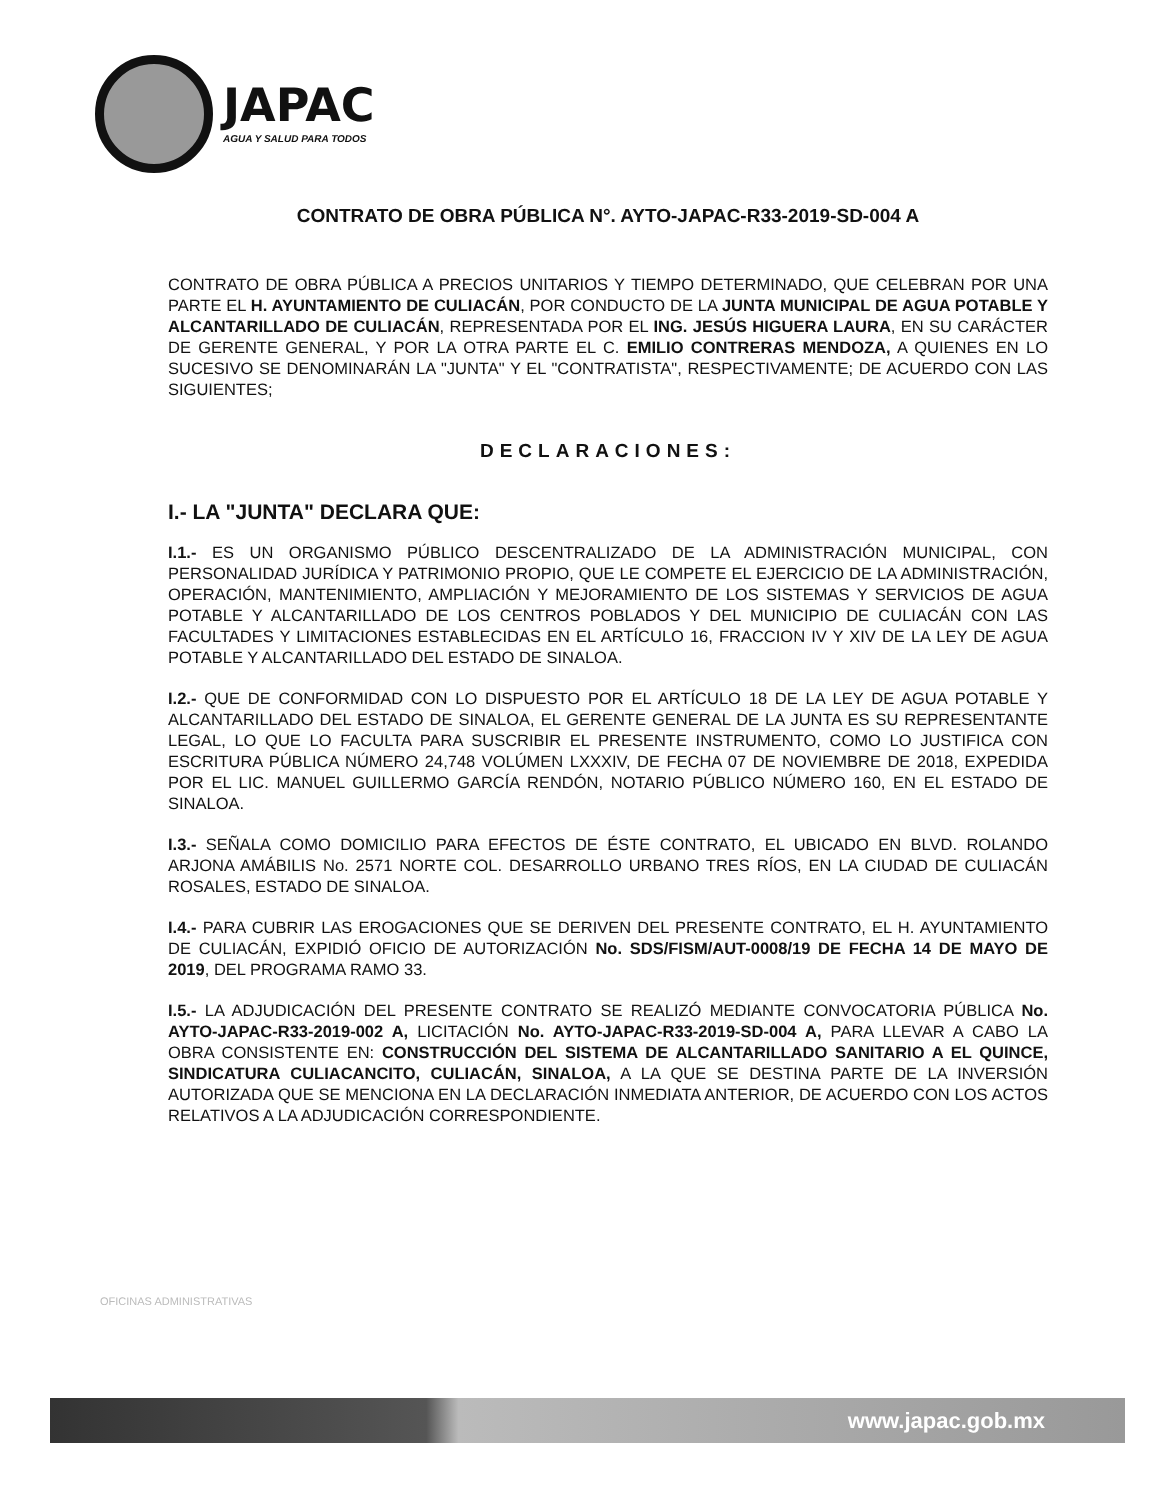JAPAC
AGUA Y SALUD PARA TODOS
CONTRATO DE OBRA PÚBLICA N°. AYTO-JAPAC-R33-2019-SD-004 A
CONTRATO DE OBRA PÚBLICA A PRECIOS UNITARIOS Y TIEMPO DETERMINADO, QUE CELEBRAN POR UNA PARTE EL H. AYUNTAMIENTO DE CULIACÁN, POR CONDUCTO DE LA JUNTA MUNICIPAL DE AGUA POTABLE Y ALCANTARILLADO DE CULIACÁN, REPRESENTADA POR EL ING. JESÚS HIGUERA LAURA, EN SU CARÁCTER DE GERENTE GENERAL, Y POR LA OTRA PARTE EL C. EMILIO CONTRERAS MENDOZA, A QUIENES EN LO SUCESIVO SE DENOMINARÁN LA "JUNTA" Y EL "CONTRATISTA", RESPECTIVAMENTE; DE ACUERDO CON LAS SIGUIENTES;
DECLARACIONES:
I.- LA "JUNTA" DECLARA QUE:
I.1.- ES UN ORGANISMO PÚBLICO DESCENTRALIZADO DE LA ADMINISTRACIÓN MUNICIPAL, CON PERSONALIDAD JURÍDICA Y PATRIMONIO PROPIO, QUE LE COMPETE EL EJERCICIO DE LA ADMINISTRACIÓN, OPERACIÓN, MANTENIMIENTO, AMPLIACIÓN Y MEJORAMIENTO DE LOS SISTEMAS Y SERVICIOS DE AGUA POTABLE Y ALCANTARILLADO DE LOS CENTROS POBLADOS Y DEL MUNICIPIO DE CULIACÁN CON LAS FACULTADES Y LIMITACIONES ESTABLECIDAS EN EL ARTÍCULO 16, FRACCION IV Y XIV DE LA LEY DE AGUA POTABLE Y ALCANTARILLADO DEL ESTADO DE SINALOA.
I.2.- QUE DE CONFORMIDAD CON LO DISPUESTO POR EL ARTÍCULO 18 DE LA LEY DE AGUA POTABLE Y ALCANTARILLADO DEL ESTADO DE SINALOA, EL GERENTE GENERAL DE LA JUNTA ES SU REPRESENTANTE LEGAL, LO QUE LO FACULTA PARA SUSCRIBIR EL PRESENTE INSTRUMENTO, COMO LO JUSTIFICA CON ESCRITURA PÚBLICA NÚMERO 24,748 VOLÚMEN LXXXIV, DE FECHA 07 DE NOVIEMBRE DE 2018, EXPEDIDA POR EL LIC. MANUEL GUILLERMO GARCÍA RENDÓN, NOTARIO PÚBLICO NÚMERO 160, EN EL ESTADO DE SINALOA.
I.3.- SEÑALA COMO DOMICILIO PARA EFECTOS DE ÉSTE CONTRATO, EL UBICADO EN BLVD. ROLANDO ARJONA AMÁBILIS No. 2571 NORTE COL. DESARROLLO URBANO TRES RÍOS, EN LA CIUDAD DE CULIACÁN ROSALES, ESTADO DE SINALOA.
I.4.- PARA CUBRIR LAS EROGACIONES QUE SE DERIVEN DEL PRESENTE CONTRATO, EL H. AYUNTAMIENTO DE CULIACÁN, EXPIDIÓ OFICIO DE AUTORIZACIÓN No. SDS/FISM/AUT-0008/19 DE FECHA 14 DE MAYO DE 2019, DEL PROGRAMA RAMO 33.
I.5.- LA ADJUDICACIÓN DEL PRESENTE CONTRATO SE REALIZÓ MEDIANTE CONVOCATORIA PÚBLICA No. AYTO-JAPAC-R33-2019-002 A, LICITACIÓN No. AYTO-JAPAC-R33-2019-SD-004 A, PARA LLEVAR A CABO LA OBRA CONSISTENTE EN: CONSTRUCCIÓN DEL SISTEMA DE ALCANTARILLADO SANITARIO A EL QUINCE, SINDICATURA CULIACANCITO, CULIACÁN, SINALOA, A LA QUE SE DESTINA PARTE DE LA INVERSIÓN AUTORIZADA QUE SE MENCIONA EN LA DECLARACIÓN INMEDIATA ANTERIOR, DE ACUERDO CON LOS ACTOS RELATIVOS A LA ADJUDICACIÓN CORRESPONDIENTE.
OFICINAS ADMINISTRATIVAS
www.japac.gob.mx